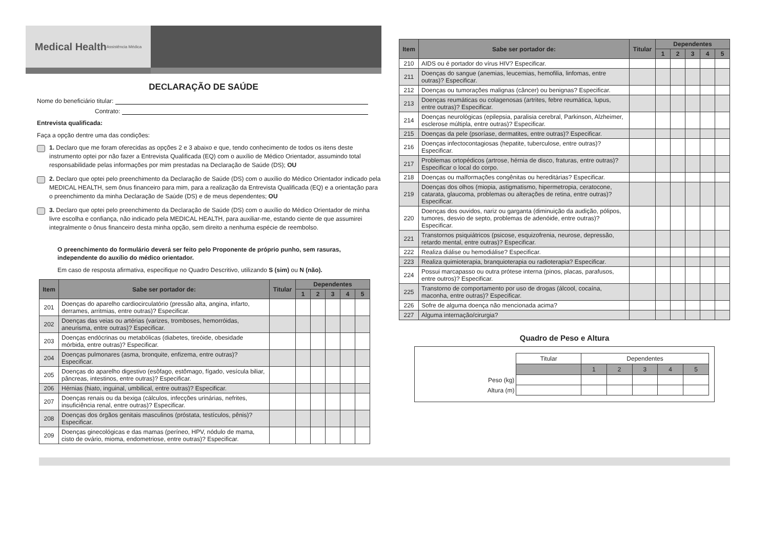Medical Health
Assistência Médica
DECLARAÇÃO DE SAÚDE
Nome do beneficiário titular:
Contrato:
Entrevista qualificada:
Faça a opção dentre uma das condições:
1. Declaro que me foram oferecidas as opções 2 e 3 abaixo e que, tendo conhecimento de todos os itens deste instrumento optei por não fazer a Entrevista Qualificada (EQ) com o auxílio de Médico Orientador, assumindo total responsabilidade pelas informações por mim prestadas na Declaração de Saúde (DS); OU
2. Declaro que optei pelo preenchimento da Declaração de Saúde (DS) com o auxílio do Médico Orientador indicado pela MEDICAL HEALTH, sem ônus financeiro para mim, para a realização da Entrevista Qualificada (EQ) e a orientação para o preenchimento da minha Declaração de Saúde (DS) e de meus dependentes; OU
3. Declaro que optei pelo preenchimento da Declaração de Saúde (DS) com o auxílio do Médico Orientador de minha livre escolha e confiança, não indicado pela MEDICAL HEALTH, para auxiliar-me, estando ciente de que assumirei integralmente o ônus financeiro desta minha opção, sem direito a nenhuma espécie de reembolso.
O preenchimento do formulário deverá ser feito pelo Proponente de próprio punho, sem rasuras, independente do auxílio do médico orientador.
Em caso de resposta afirmativa, especifique no Quadro Descritivo, utilizando S (sim) ou N (não).
| Item | Sabe ser portador de: | Titular | Dependentes | | | | |
| --- | --- | --- | --- | --- | --- | --- | --- |
| | | | 1 | 2 | 3 | 4 | 5 |
| 201 | Doenças do aparelho cardiocirculatório (pressão alta, angina, infarto, derrames, arritmias, entre outras)? Especificar. | | | | | | |
| 202 | Doenças das veias ou artérias (varizes, tromboses, hemorróidas, aneurisma, entre outras)? Especificar. | | | | | | |
| 203 | Doenças endócrinas ou metabólicas (diabetes, tireóide, obesidade mórbida, entre outras)? Especificar. | | | | | | |
| 204 | Doenças pulmonares (asma, bronquite, enfizema, entre outras)? Especificar. | | | | | | |
| 205 | Doenças do aparelho digestivo (esôfago, estômago, fígado, vesícula biliar, pâncreas, intestinos, entre outras)? Especificar. | | | | | | |
| 206 | Hérnias (hiato, inguinal, umbilical, entre outras)? Especificar. | | | | | | |
| 207 | Doenças renais ou da bexiga (cálculos, infecções urinárias, nefrites, insuficiência renal, entre outras)? Especificar. | | | | | | |
| 208 | Doenças dos órgãos genitais masculinos (próstata, testículos, pênis)? Especificar. | | | | | | |
| 209 | Doenças ginecológicas e das mamas (períneo, HPV, nódulo de mama, cisto de ovário, mioma, endometriose, entre outras)? Especificar. | | | | | | |
| Item | Sabe ser portador de: | Titular | Dependentes | | | | |
| --- | --- | --- | --- | --- | --- | --- | --- |
| | | | 1 | 2 | 3 | 4 | 5 |
| 210 | AIDS ou é portador do vírus HIV? Especificar. | | | | | | |
| 211 | Doenças do sangue (anemias, leucemias, hemofilia, linfomas, entre outras)? Especificar. | | | | | | |
| 212 | Doenças ou tumorações malignas (câncer) ou benignas? Especificar. | | | | | | |
| 213 | Doenças reumáticas ou colagenosas (artrites, febre reumática, lupus, entre outras)? Especificar. | | | | | | |
| 214 | Doenças neurológicas (epilepsia, paralisia cerebral, Parkinson, Alzheimer, esclerose múltipla, entre outras)? Especificar. | | | | | | |
| 215 | Doenças da pele (psoríase, dermatites, entre outras)? Especificar. | | | | | | |
| 216 | Doenças infectocontagiosas (hepatite, tuberculose, entre outras)? Especificar. | | | | | | |
| 217 | Problemas ortopédicos (artrose, hérnia de disco, fraturas, entre outras)? Especificar o local do corpo. | | | | | | |
| 218 | Doenças ou malformações congênitas ou hereditárias? Especificar. | | | | | | |
| 219 | Doenças dos olhos (miopia, astigmatismo, hipermetropia, ceratocone, catarata, glaucoma, problemas ou alterações de retina, entre outras)? Especificar. | | | | | | |
| 220 | Doenças dos ouvidos, nariz ou garganta (diminuição da audição, pólipos, tumores, desvio de septo, problemas de adenóide, entre outras)? Especificar. | | | | | | |
| 221 | Transtornos psiquiátricos (psicose, esquizofrenia, neurose, depressão, retardo mental, entre outras)? Especificar. | | | | | | |
| 222 | Realiza diálise ou hemodiálise? Especificar. | | | | | | |
| 223 | Realiza quimioterapia, branquioterapia ou radioterapia? Especificar. | | | | | | |
| 224 | Possui marcapasso ou outra prótese interna (pinos, placas, parafusos, entre outros)? Especificar. | | | | | | |
| 225 | Transtorno de comportamento por uso de drogas (álcool, cocaína, maconha, entre outras)? Especificar. | | | | | | |
| 226 | Sofre de alguma doença não mencionada acima? | | | | | | |
| 227 | Alguma internação/cirurgia? | | | | | | |
Quadro de Peso e Altura
| | Titular | Dependentes | | | | |
| | | 1 | 2 | 3 | 4 | 5 |
| Peso (kg) | | | | | | |
| Altura (m) | | | | | | |